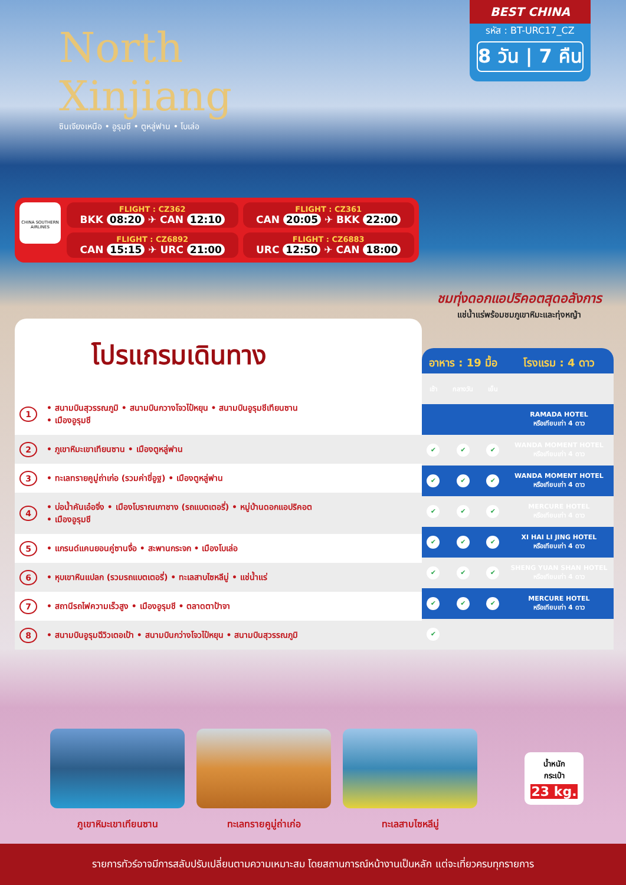North
Xinjiang
ซินเจียงเหนือ • อูรุมชี • ตูหลู่ฟาน • โบเล่อ
BEST CHINA
รหัส : BT-URC17_CZ
8 วัน | 7 คืน
CHINA SOUTHERN AIRLINES
FLIGHT : CZ362
BKK 08:20 ✈ CAN 12:10
FLIGHT : CZ361
CAN 20:05 ✈ BKK 22:00
FLIGHT : CZ6892
CAN 15:15 ✈ URC 21:00
FLIGHT : CZ6883
URC 12:50 ✈ CAN 18:00
ชมทุ่งดอกแอปริคอตสุดอลังการ
แช่น้ำแร่พร้อมชมภูเขาหิมะและทุ่งหญ้า
โปรแกรมเดินทาง
| 1 | • สนามบินสุวรรณภูมิ • สนามบินกวางโจวไป๋หยุน • สนามบินอูรุมชีเทียนซาน • เมืองอูรุมชี |
| 2 | • ภูเขาหิมะเขาเทียนซาน • เมืองตูหลู่ฟาน |
| 3 | • ทะเลทรายคูมู่ถ่าเก่อ (รวมค่าขี่อูฐ) • เมืองตูหลู่ฟาน |
| 4 | • บ่อน้ำคันเอ๋อจิ่ง • เมืองโบราณเกาชาง (รถแบตเตอรี่) • หมู่บ้านดอกแอปริคอต • เมืองอูรุมชี |
| 5 | • แกรนด์แคนยอนคู่ซานจื่อ • สะพานกระจก • เมืองโบเล่อ |
| 6 | • หุบเขาหินแปลก (รวมรถแบตเตอรี่) • ทะเลสาบไซหลีมู่ • แช่น้ำแร่ |
| 7 | • สถานีรถไฟความเร็วสูง • เมืองอูรุมชี • ตลาดตาป้าจา |
| 8 | • สนามบินอูรุมฉีวิวเตอเป้า • สนามบินกว่างโจวไป๋หยุน • สนามบินสุวรรณภูมิ |
| อาหาร : 19 มื้อ | | | โรงแรม : 4 ดาว |
| --- | --- | --- | --- |
| เช้า | กลางวัน | เย็น | |
| | | | RAMADA HOTEL หรือเทียบเท่า 4 ดาว |
| ✔ | ✔ | ✔ | WANDA MOMENT HOTEL หรือเทียบเท่า 4 ดาว |
| ✔ | ✔ | ✔ | WANDA MOMENT HOTEL หรือเทียบเท่า 4 ดาว |
| ✔ | ✔ | ✔ | MERCURE HOTEL หรือเทียบเท่า 4 ดาว |
| ✔ | ✔ | ✔ | XI HAI LI JING HOTEL หรือเทียบเท่า 4 ดาว |
| ✔ | ✔ | ✔ | SHENG YUAN SHAN HOTEL หรือเทียบเท่า 4 ดาว |
| ✔ | ✔ | ✔ | MERCURE HOTEL หรือเทียบเท่า 4 ดาว |
| ✔ | | | |
ภูเขาหิมะเขาเทียนซาน ทะเลทรายคูมู่ถ่าเก่อ ทะเลสาบไซหลีมู่
น้ำหนัก
กระเป๋า
23 kg.
รายการทัวร์อาจมีการสลับปรับเปลี่ยนตามความเหมาะสม โดยสถานการณ์หน้างานเป็นหลัก แต่จะเที่ยวครบทุกรายการ